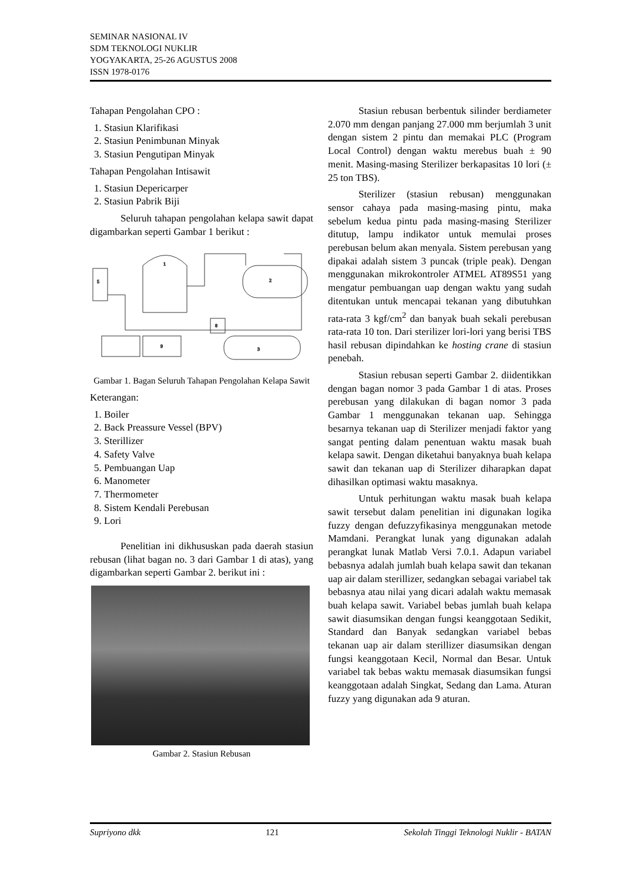SEMINAR NASIONAL IV
SDM TEKNOLOGI NUKLIR
YOGYAKARTA, 25-26 AGUSTUS 2008
ISSN 1978-0176
Tahapan Pengolahan CPO :
1. Stasiun Klarifikasi
2. Stasiun Penimbunan Minyak
3. Stasiun Pengutipan Minyak
Tahapan Pengolahan Intisawit
1. Stasiun Depericarper
2. Stasiun Pabrik Biji
Seluruh tahapan pengolahan kelapa sawit dapat digambarkan seperti Gambar 1 berikut :
5
1
2
3
9
8
Gambar 1. Bagan Seluruh Tahapan Pengolahan Kelapa Sawit
Keterangan:
1. Boiler
2. Back Preassure Vessel (BPV)
3. Sterillizer
4. Safety Valve
5. Pembuangan Uap
6. Manometer
7. Thermometer
8. Sistem Kendali Perebusan
9. Lori
Penelitian ini dikhususkan pada daerah stasiun rebusan (lihat bagan no. 3 dari Gambar 1 di atas), yang digambarkan seperti Gambar 2. berikut ini :
Gambar 2. Stasiun Rebusan
Stasiun rebusan berbentuk silinder berdiameter 2.070 mm dengan panjang 27.000 mm berjumlah 3 unit dengan sistem 2 pintu dan memakai PLC (Program Local Control) dengan waktu merebus buah ± 90 menit. Masing-masing Sterilizer berkapasitas 10 lori (± 25 ton TBS).
Sterilizer (stasiun rebusan) menggunakan sensor cahaya pada masing-masing pintu, maka sebelum kedua pintu pada masing-masing Sterilizer ditutup, lampu indikator untuk memulai proses perebusan belum akan menyala. Sistem perebusan yang dipakai adalah sistem 3 puncak (triple peak). Dengan menggunakan mikrokontroler ATMEL AT89S51 yang mengatur pembuangan uap dengan waktu yang sudah ditentukan untuk mencapai tekanan yang dibutuhkan rata-rata 3 kgf/cm<sup>2</sup> dan banyak buah sekali perebusan rata-rata 10 ton. Dari sterilizer lori-lori yang berisi TBS hasil rebusan dipindahkan ke hosting crane di stasiun penebah.
Stasiun rebusan seperti Gambar 2. diidentikkan dengan bagan nomor 3 pada Gambar 1 di atas. Proses perebusan yang dilakukan di bagan nomor 3 pada Gambar 1 menggunakan tekanan uap. Sehingga besarnya tekanan uap di Sterilizer menjadi faktor yang sangat penting dalam penentuan waktu masak buah kelapa sawit. Dengan diketahui banyaknya buah kelapa sawit dan tekanan uap di Sterilizer diharapkan dapat dihasilkan optimasi waktu masaknya.
Untuk perhitungan waktu masak buah kelapa sawit tersebut dalam penelitian ini digunakan logika fuzzy dengan defuzzyfikasinya menggunakan metode Mamdani. Perangkat lunak yang digunakan adalah perangkat lunak Matlab Versi 7.0.1. Adapun variabel bebasnya adalah jumlah buah kelapa sawit dan tekanan uap air dalam sterillizer, sedangkan sebagai variabel tak bebasnya atau nilai yang dicari adalah waktu memasak buah kelapa sawit. Variabel bebas jumlah buah kelapa sawit diasumsikan dengan fungsi keanggotaan Sedikit, Standard dan Banyak sedangkan variabel bebas tekanan uap air dalam sterillizer diasumsikan dengan fungsi keanggotaan Kecil, Normal dan Besar. Untuk variabel tak bebas waktu memasak diasumsikan fungsi keanggotaan adalah Singkat, Sedang dan Lama. Aturan fuzzy yang digunakan ada 9 aturan.
Supriyono dkk 121 Sekolah Tinggi Teknologi Nuklir - BATAN